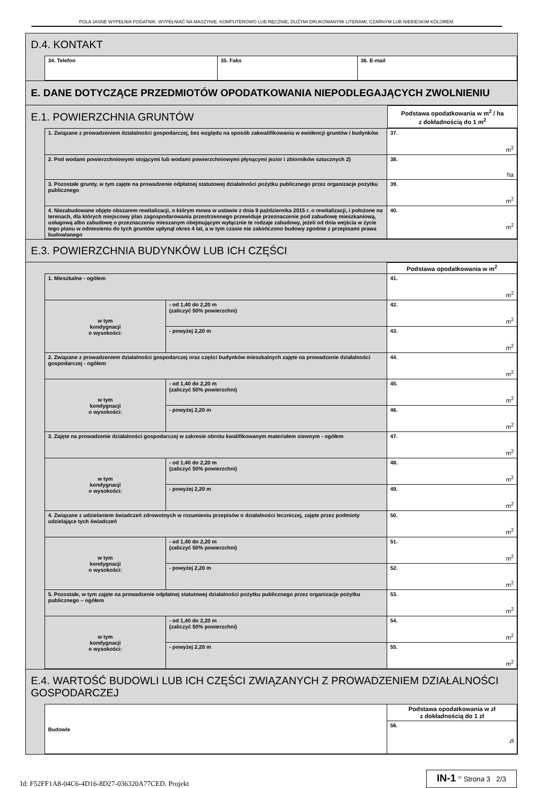POLA JASNE WYPEŁNIA PODATNIK. WYPEŁNIAĆ NA MASZYNIE, KOMPUTEROWO LUB RĘCZNIE, DUŻYMI DRUKOWANYMI LITERAMI, CZARNYM LUB NIEBIESKIM KOLOREM.
D.4. KONTAKT
| 34. Telefon | 35. Faks | 36. E-mail |
E. DANE DOTYCZĄCE PRZEDMIOTÓW OPODATKOWANIA NIEPODLEGAJĄCYCH ZWOLNIENIU
| E.1. POWIERZCHNIA GRUNTÓW | Podstawa opodatkowania w m<sup>2</sup> / ha z dokładnością do 1 m<sup>2</sup> |
| 1. Związane z prowadzeniem działalności gospodarczej, bez względu na sposób zakwalifikowania w ewidencji gruntów i budynków | 37. m<sup>2</sup> |
| 2. Pod wodami powierzchniowymi stojącymi lub wodami powierzchniowymi płynącymi jezior i zbiorników sztucznych 2) | 38. ha |
| 3. Pozostałe grunty, w tym zajęte na prowadzenie odpłatnej statutowej działalności pożytku publicznego przez organizacje pożytku publicznego | 39. m<sup>2</sup> |
| 4. Niezabudowane objęte obszarem rewitalizacji, o którym mowa w ustawie z dnia 9 października 2015 r. o rewitalizacji, i położone na terenach, dla których miejscowy plan zagospodarowania przestrzennego przewiduje przeznaczenie pod zabudowę mieszkaniową, usługową albo zabudowę o przeznaczeniu mieszanym obejmującym wyłącznie te rodzaje zabudowy, jeżeli od dnia wejścia w życie tego planu w odniesieniu do tych gruntów upłynął okres 4 lat, a w tym czasie nie zakończono budowy zgodnie z przepisami prawa budowlanego | 40. m<sup>2</sup> |
E.3. POWIERZCHNIA BUDYNKÓW LUB ICH CZĘŚCI
| | | Podstawa opodatkowania w m<sup>2</sup> |
| 1. Mieszkalne - ogółem | | 41. m<sup>2</sup> |
| w tym kondygnacji o wysokości: | - od 1,40 do 2,20 m (zaliczyć 50% powierzchni) | 42. m<sup>2</sup> |
| | - powyżej 2,20 m | 43. m<sup>2</sup> |
| 2. Związane z prowadzeniem działalności gospodarczej oraz części budynków mieszkalnych zajęte na prowadzenie działalności gospodarczej - ogółem | | 44. m<sup>2</sup> |
| w tym kondygnacji o wysokości: | - od 1,40 do 2,20 m (zaliczyć 50% powierzchni) | 45. m<sup>2</sup> |
| | - powyżej 2,20 m | 46. m<sup>2</sup> |
| 3. Zajęte na prowadzenie działalności gospodarczej w zakresie obrotu kwalifikowanym materiałem siewnym - ogółem | | 47. m<sup>2</sup> |
| w tym kondygnacji o wysokości: | - od 1,40 do 2,20 m (zaliczyć 50% powierzchni) | 48. m<sup>2</sup> |
| | - powyżej 2,20 m | 49. m<sup>2</sup> |
| 4. Związane z udzielaniem świadczeń zdrowotnych w rozumieniu przepisów o działalności leczniczej, zajęte przez podmioty udzielające tych świadczeń | | 50. m<sup>2</sup> |
| w tym kondygnacji o wysokości: | - od 1,40 do 2,20 m (zaliczyć 50% powierzchni) | 51. m<sup>2</sup> |
| | - powyżej 2,20 m | 52. m<sup>2</sup> |
| 5. Pozostałe, w tym zajęte na prowadzenie odpłatnej statutowej działalności pożytku publicznego przez organizacje pożytku publicznego – ogółem | | 53. m<sup>2</sup> |
| w tym kondygnacji o wysokości: | - od 1,40 do 2,20 m (zaliczyć 50% powierzchni) | 54. m<sup>2</sup> |
| | - powyżej 2,20 m | 55. m<sup>2</sup> |
E.4. WARTOŚĆ BUDOWLI LUB ICH CZĘŚCI ZWIĄZANYCH Z PROWADZENIEM DZIAŁALNOŚCI GOSPODARCZEJ
| Budowle | Podstawa opodatkowania w zł z dokładnością do 1 zł |
| | 56. zł |
Id: F52FF1A8-04C6-4D16-8D27-036320A77CED. Projekt IN-1 <sup>(2)</sup> Strona 3 2/3